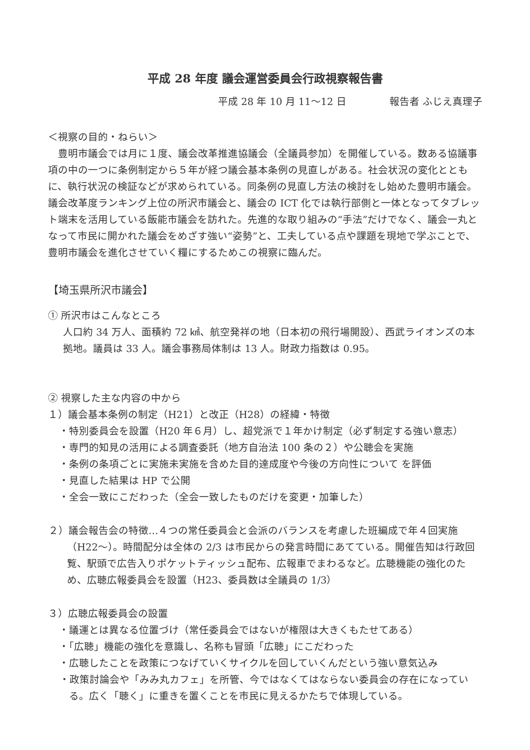平成 28 年度 議会運営委員会行政視察報告書
平成 28 年 10 月 11～12 日 報告者 ふじえ真理子
＜視察の目的・ねらい＞
豊明市議会では月に１度、議会改革推進協議会（全議員参加）を開催している。数ある協議事項の中の一つに条例制定から５年が経つ議会基本条例の見直しがある。社会状況の変化とともに、執行状況の検証などが求められている。同条例の見直し方法の検討をし始めた豊明市議会。議会改革度ランキング上位の所沢市議会と、議会の ICT 化では執行部側と一体となってタブレット端末を活用している飯能市議会を訪れた。先進的な取り組みの“手法”だけでなく、議会一丸となって市民に開かれた議会をめざす強い“姿勢”と、工夫している点や課題を現地で学ぶことで、豊明市議会を進化させていく糧にするためこの視察に臨んだ。
【埼玉県所沢市議会】
① 所沢市はこんなところ
人口約 34 万人、面積約 72 ㎢、航空発祥の地（日本初の飛行場開設）、西武ライオンズの本拠地。議員は 33 人。議会事務局体制は 13 人。財政力指数は 0.95。
② 視察した主な内容の中から
１）議会基本条例の制定（H21）と改正（H28）の経緯・特徴
・特別委員会を設置（H20 年６月）し、超党派で１年かけ制定（必ず制定する強い意志）
・専門的知見の活用による調査委託（地方自治法 100 条の２）や公聴会を実施
・条例の条項ごとに実施未実施を含めた目的達成度や今後の方向性について を評価
・見直した結果は HP で公開
・全会一致にこだわった（全会一致したものだけを変更・加筆した）
２）議会報告会の特徴…４つの常任委員会と会派のバランスを考慮した班編成で年４回実施（H22～）。時間配分は全体の 2/3 は市民からの発言時間にあてている。開催告知は行政回覧、駅頭で広告入りポケットティッシュ配布、広報車でまわるなど。広聴機能の強化のため、広聴広報委員会を設置（H23、委員数は全議員の 1/3）
３）広聴広報委員会の設置
・議運とは異なる位置づけ（常任委員会ではないが権限は大きくもたせてある）
・「広聴」機能の強化を意識し、名称も冒頭「広聴」にこだわった
・広聴したことを政策につなげていくサイクルを回していくんだという強い意気込み
・政策討論会や「みみ丸カフェ」を所管、今ではなくてはならない委員会の存在になっている。広く「聴く」に重きを置くことを市民に見えるかたちで体現している。